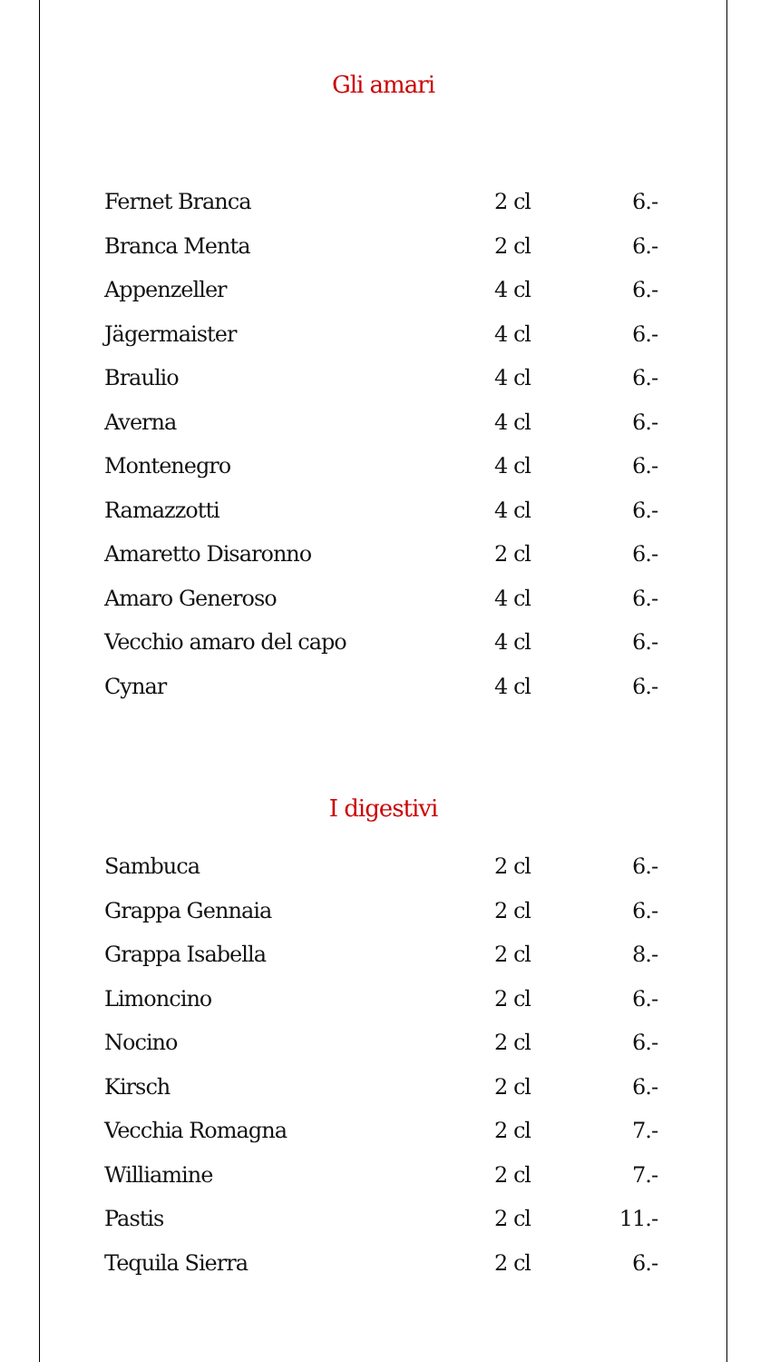Gli amari
| Fernet Branca | 2 cl | 6.- |
| Branca Menta | 2 cl | 6.- |
| Appenzeller | 4 cl | 6.- |
| Jägermaister | 4 cl | 6.- |
| Braulio | 4 cl | 6.- |
| Averna | 4 cl | 6.- |
| Montenegro | 4 cl | 6.- |
| Ramazzotti | 4 cl | 6.- |
| Amaretto Disaronno | 2 cl | 6.- |
| Amaro Generoso | 4 cl | 6.- |
| Vecchio amaro del capo | 4 cl | 6.- |
| Cynar | 4 cl | 6.- |
I digestivi
| Sambuca | 2 cl | 6.- |
| Grappa Gennaia | 2 cl | 6.- |
| Grappa Isabella | 2 cl | 8.- |
| Limoncino | 2 cl | 6.- |
| Nocino | 2 cl | 6.- |
| Kirsch | 2 cl | 6.- |
| Vecchia Romagna | 2 cl | 7.- |
| Williamine | 2 cl | 7.- |
| Pastis | 2 cl | 11.- |
| Tequila Sierra | 2 cl | 6.- |